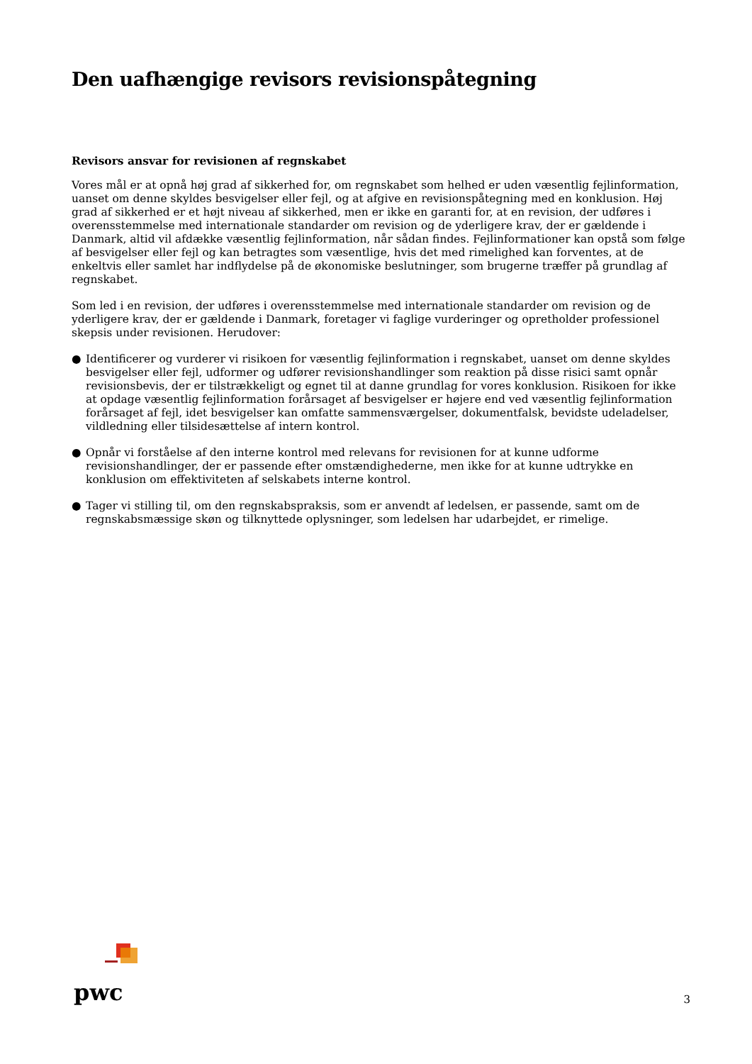Den uafhængige revisors revisionspåtegning
Revisors ansvar for revisionen af regnskabet
Vores mål er at opnå høj grad af sikkerhed for, om regnskabet som helhed er uden væsentlig fejlinformation, uanset om denne skyldes besvigelser eller fejl, og at afgive en revisionspåtegning med en konklusion. Høj grad af sikkerhed er et højt niveau af sikkerhed, men er ikke en garanti for, at en revision, der udføres i overensstemmelse med internationale standarder om revision og de yderligere krav, der er gældende i Danmark, altid vil afdække væsentlig fejlinformation, når sådan findes. Fejlinformationer kan opstå som følge af besvigelser eller fejl og kan betragtes som væsentlige, hvis det med rimelighed kan forventes, at de enkeltvis eller samlet har indflydelse på de økonomiske beslutninger, som brugerne træffer på grundlag af regnskabet.
Som led i en revision, der udføres i overensstemmelse med internationale standarder om revision og de yderligere krav, der er gældende i Danmark, foretager vi faglige vurderinger og opretholder professionel skepsis under revisionen. Herudover:
● Identificerer og vurderer vi risikoen for væsentlig fejlinformation i regnskabet, uanset om denne skyldes besvigelser eller fejl, udformer og udfører revisionshandlinger som reaktion på disse risici samt opnår revisionsbevis, der er tilstrækkeligt og egnet til at danne grundlag for vores konklusion. Risikoen for ikke at opdage væsentlig fejlinformation forårsaget af besvigelser er højere end ved væsentlig fejlinformation forårsaget af fejl, idet besvigelser kan omfatte sammensværgelser, dokumentfalsk, bevidste udeladelser, vildledning eller tilsidesættelse af intern kontrol.
● Opnår vi forståelse af den interne kontrol med relevans for revisionen for at kunne udforme revisionshandlinger, der er passende efter omstændighederne, men ikke for at kunne udtrykke en konklusion om effektiviteten af selskabets interne kontrol.
● Tager vi stilling til, om den regnskabspraksis, som er anvendt af ledelsen, er passende, samt om de regnskabsmæssige skøn og tilknyttede oplysninger, som ledelsen har udarbejdet, er rimelige.
pwc
3